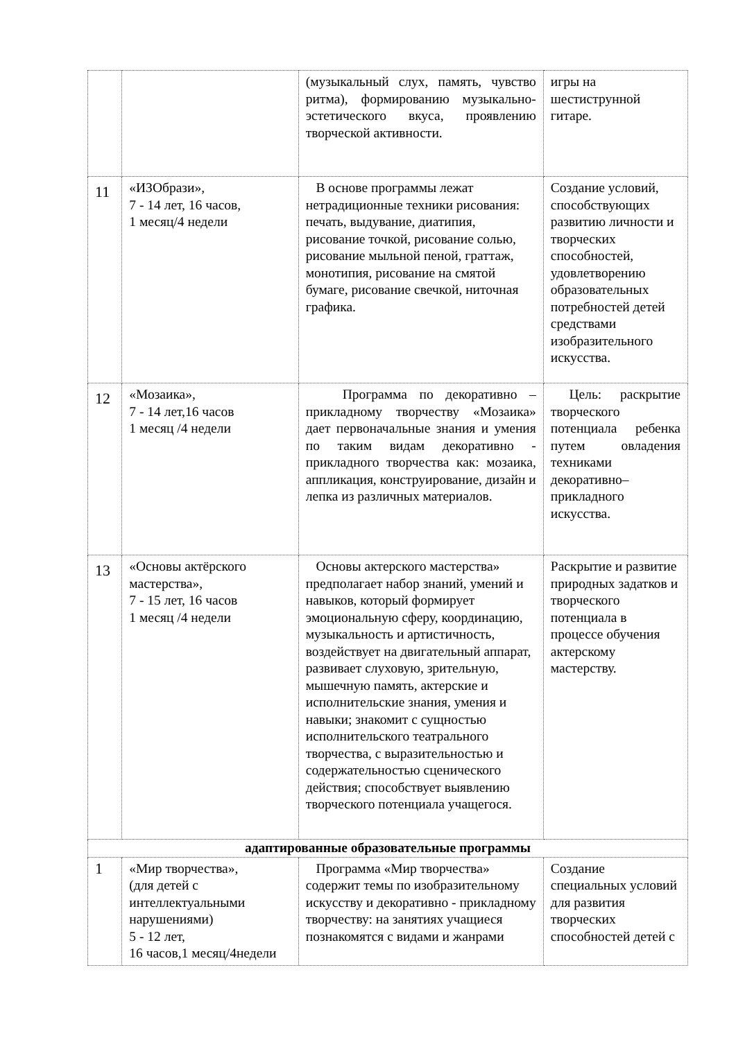| | | (музыкальный слух, память, чувство ритма), формированию музыкально-эстетического вкуса, проявлению творческой активности. | игры на шестиструнной гитаре. |
| 11 | «ИЗОбрази», 7 - 14 лет, 16 часов, 1 месяц/4 недели | В основе программы лежат нетрадиционные техники рисования: печать, выдувание, диатипия, рисование точкой, рисование солью, рисование мыльной пеной, граттаж, монотипия, рисование на смятой бумаге, рисование свечкой, ниточная графика. | Создание условий, способствующих развитию личности и творческих способностей, удовлетворению образовательных потребностей детей средствами изобразительного искусства. |
| 12 | «Мозаика», 7 - 14 лет,16 часов 1 месяц /4 недели | Программа по декоративно – прикладному творчеству «Мозаика» дает первоначальные знания и умения по таким видам декоративно - прикладного творчества как: мозаика, аппликация, конструирование, дизайн и лепка из различных материалов. | Цель: раскрытие творческого потенциала ребенка путем овладения техниками декоративно– прикладного искусства. |
| 13 | «Основы актёрского мастерства», 7 - 15 лет, 16 часов 1 месяц /4 недели | Основы актерского мастерства» предполагает набор знаний, умений и навыков, который формирует эмоциональную сферу, координацию, музыкальность и артистичность, воздействует на двигательный аппарат, развивает слуховую, зрительную, мышечную память, актерские и исполнительские знания, умения и навыки; знакомит с сущностью исполнительского театрального творчества, с выразительностью и содержательностью сценического действия; способствует выявлению творческого потенциала учащегося. | Раскрытие и развитие природных задатков и творческого потенциала в процессе обучения актерскому мастерству. |
| адаптированные образовательные программы | | | |
| 1 | «Мир творчества», (для детей с интеллектуальными нарушениями) 5 - 12 лет, 16 часов,1 месяц/4недели | Программа «Мир творчества» содержит темы по изобразительному искусству и декоративно - прикладному творчеству: на занятиях учащиеся познакомятся с видами и жанрами | Создание специальных условий для развития творческих способностей детей с |